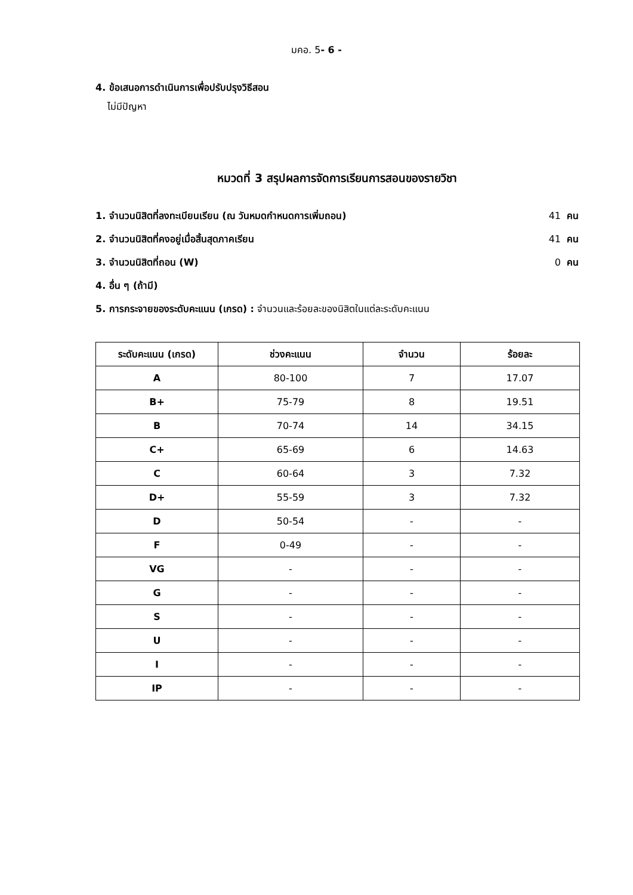มคอ. 5- 6 -
4. ข้อเสนอการดำเนินการเพื่อปรับปรุงวิธีสอน
ไม่มีปัญหา
หมวดที่ 3 สรุปผลการจัดการเรียนการสอนของรายวิชา
1. จำนวนนิสิตที่ลงทะเบียนเรียน (ณ วันหมดกำหนดการเพิ่มถอน) 41 คน
2. จำนวนนิสิตที่คงอยู่เมื่อสิ้นสุดภาคเรียน 41 คน
3. จำนวนนิสิตที่ถอน (W) 0 คน
4. อื่น ๆ (ถ้ามี)
5. การกระจายของระดับคะแนน (เกรด) : จำนวนและร้อยละของนิสิตในแต่ละระดับคะแนน
| ระดับคะแนน (เกรด) | ช่วงคะแนน | จำนวน | ร้อยละ |
| --- | --- | --- | --- |
| A | 80-100 | 7 | 17.07 |
| B+ | 75-79 | 8 | 19.51 |
| B | 70-74 | 14 | 34.15 |
| C+ | 65-69 | 6 | 14.63 |
| C | 60-64 | 3 | 7.32 |
| D+ | 55-59 | 3 | 7.32 |
| D | 50-54 | - | - |
| F | 0-49 | - | - |
| VG | - | - | - |
| G | - | - | - |
| S | - | - | - |
| U | - | - | - |
| I | - | - | - |
| IP | - | - | - |